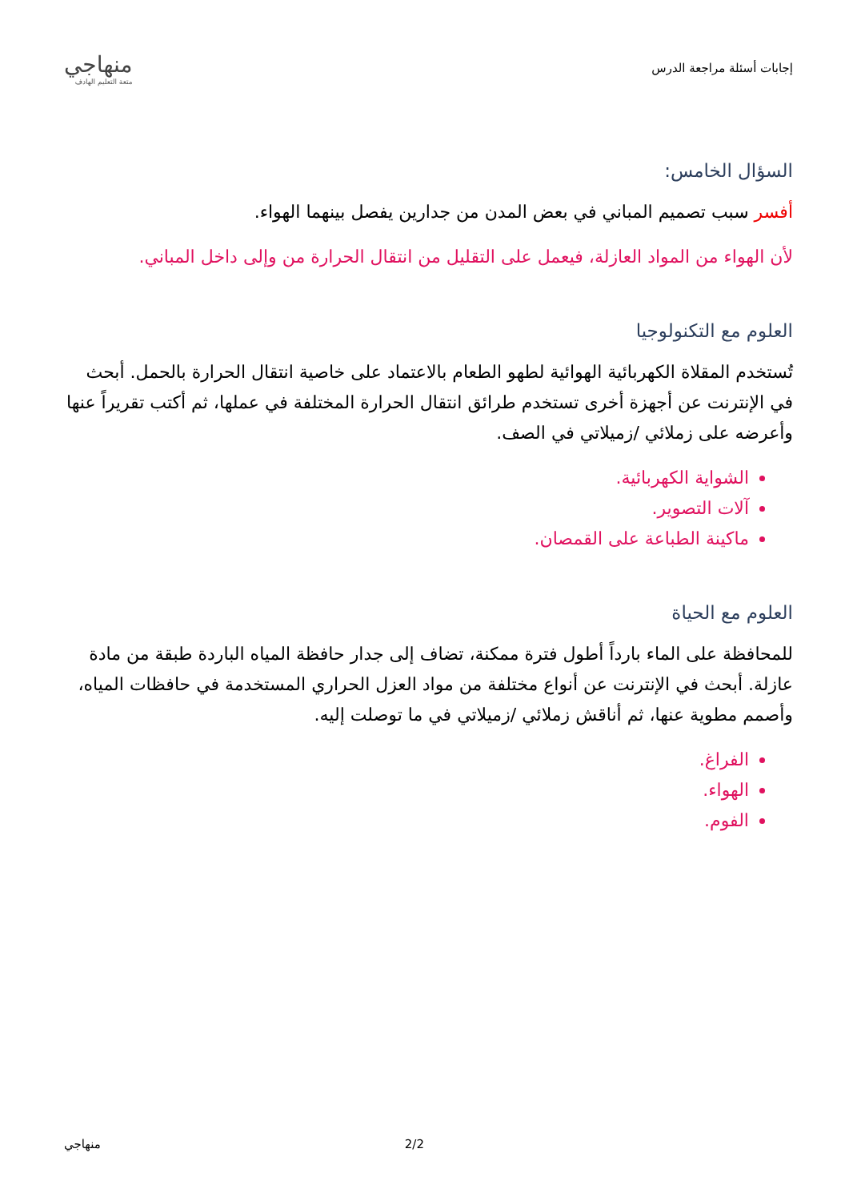إجابات أسئلة مراجعة الدرس
منهاجي
متعة التعليم الهادف
السؤال الخامس:
أفسر سبب تصميم المباني في بعض المدن من جدارين يفصل بينهما الهواء.
لأن الهواء من المواد العازلة، فيعمل على التقليل من انتقال الحرارة من وإلى داخل المباني.
العلوم مع التكنولوجيا
تُستخدم المقلاة الكهربائية الهوائية لطهو الطعام بالاعتماد على خاصية انتقال الحرارة بالحمل. أبحث في الإنترنت عن أجهزة أخرى تستخدم طرائق انتقال الحرارة المختلفة في عملها، ثم أكتب تقريراً عنها وأعرضه على زملائي /زميلاتي في الصف.
الشواية الكهربائية.
آلات التصوير.
ماكينة الطباعة على القمصان.
العلوم مع الحياة
للمحافظة على الماء بارداً أطول فترة ممكنة، تضاف إلى جدار حافظة المياه الباردة طبقة من مادة عازلة. أبحث في الإنترنت عن أنواع مختلفة من مواد العزل الحراري المستخدمة في حافظات المياه، وأصمم مطوية عنها، ثم أناقش زملائي /زميلاتي في ما توصلت إليه.
الفراغ.
الهواء.
الفوم.
منهاجي 2/2